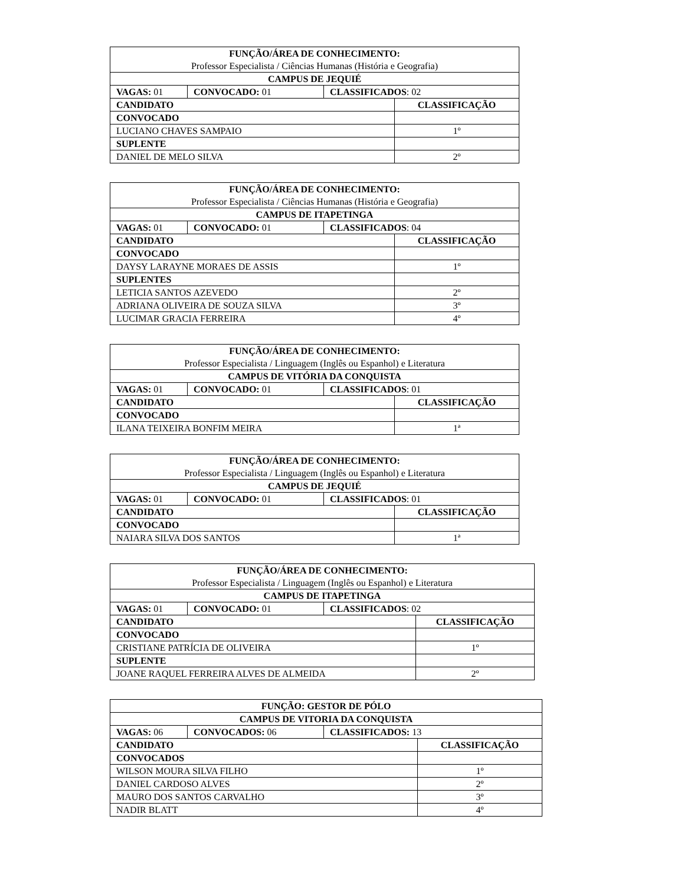| FUNÇÃO/ÁREA DE CONHECIMENTO: Professor Especialista / Ciências Humanas (História e Geografia) | | | |
| CAMPUS DE JEQUIÉ | | | |
| VAGAS: 01 | CONVOCADO: 01 | CLASSIFICADOS : 02 | |
| CANDIDATO | | | CLASSIFICAÇÃO |
| CONVOCADO | | | |
| LUCIANO CHAVES SAMPAIO | | | 1º |
| SUPLENTE | | | |
| DANIEL DE MELO SILVA | | | 2º |
| FUNÇÃO/ÁREA DE CONHECIMENTO: Professor Especialista / Ciências Humanas (História e Geografia) | | | |
| CAMPUS DE ITAPETINGA | | | |
| VAGAS: 01 | CONVOCADO: 01 | CLASSIFICADOS : 04 | |
| CANDIDATO | | | CLASSIFICAÇÃO |
| CONVOCADO | | | |
| DAYSY LARAYNE MORAES DE ASSIS | | | 1º |
| SUPLENTES | | | |
| LETICIA SANTOS AZEVEDO | | | 2º |
| ADRIANA OLIVEIRA DE SOUZA SILVA | | | 3º |
| LUCIMAR GRACIA FERREIRA | | | 4º |
| FUNÇÃO/ÁREA DE CONHECIMENTO: Professor Especialista / Linguagem (Inglês ou Espanhol) e Literatura | | | |
| CAMPUS DE VITÓRIA DA CONQUISTA | | | |
| VAGAS: 01 | CONVOCADO: 01 | CLASSIFICADOS : 01 | |
| CANDIDATO | | | CLASSIFICAÇÃO |
| CONVOCADO | | | |
| ILANA TEIXEIRA BONFIM MEIRA | | | 1ª |
| FUNÇÃO/ÁREA DE CONHECIMENTO: Professor Especialista / Linguagem (Inglês ou Espanhol) e Literatura | | | |
| CAMPUS DE JEQUIÉ | | | |
| VAGAS: 01 | CONVOCADO: 01 | CLASSIFICADOS : 01 | |
| CANDIDATO | | | CLASSIFICAÇÃO |
| CONVOCADO | | | |
| NAIARA SILVA DOS SANTOS | | | 1ª |
| FUNÇÃO/ÁREA DE CONHECIMENTO: Professor Especialista / Linguagem (Inglês ou Espanhol) e Literatura | | | |
| CAMPUS DE ITAPETINGA | | | |
| VAGAS: 01 | CONVOCADO: 01 | CLASSIFICADOS : 02 | |
| CANDIDATO | | | CLASSIFICAÇÃO |
| CONVOCADO | | | |
| CRISTIANE PATRÍCIA DE OLIVEIRA | | | 1º |
| SUPLENTE | | | |
| JOANE RAQUEL FERREIRA ALVES DE ALMEIDA | | | 2º |
| FUNÇÃO: GESTOR DE PÓLO | | | |
| CAMPUS DE VITORIA DA CONQUISTA | | | |
| VAGAS: 06 | CONVOCADOS: 06 | CLASSIFICADOS: 13 | |
| CANDIDATO | | | CLASSIFICAÇÃO |
| CONVOCADOS | | | |
| WILSON MOURA SILVA FILHO | | | 1º |
| DANIEL CARDOSO ALVES | | | 2º |
| MAURO DOS SANTOS CARVALHO | | | 3º |
| NADIR BLATT | | | 4º |